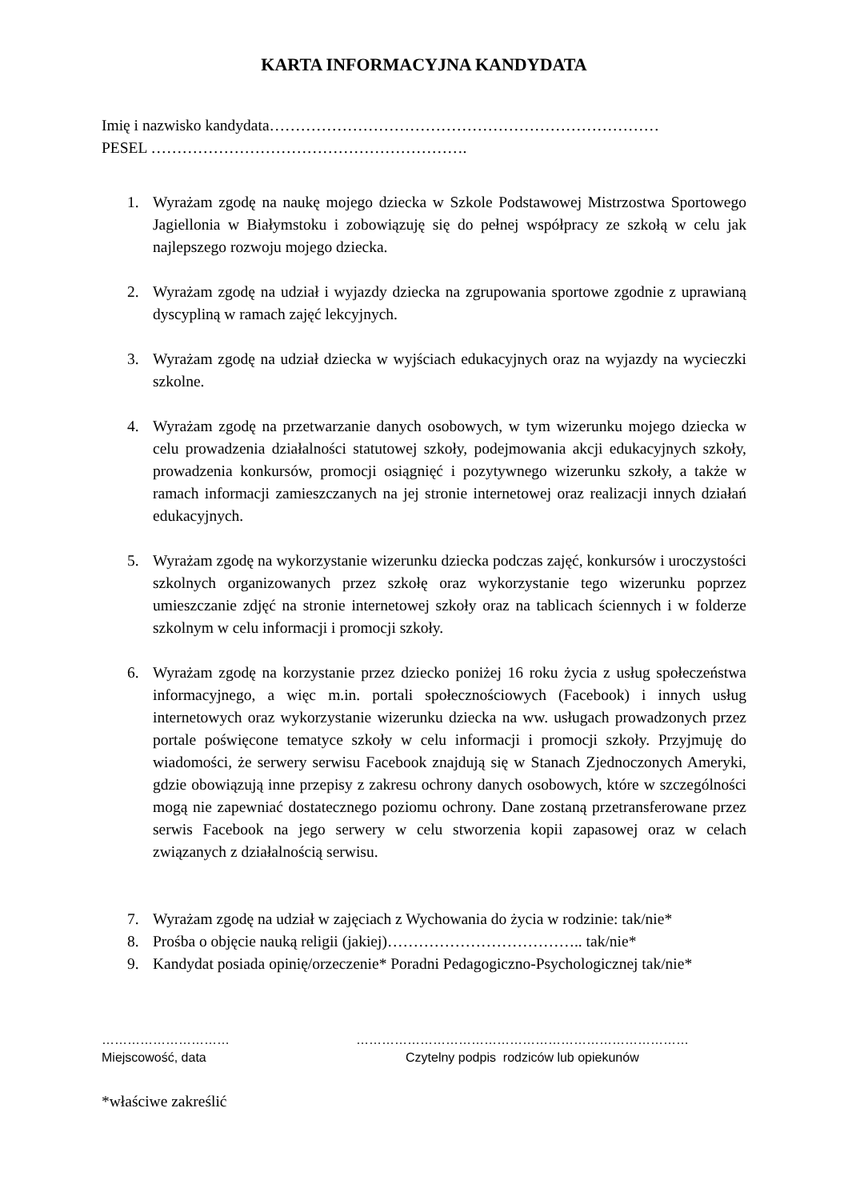KARTA INFORMACYJNA KANDYDATA
Imię i nazwisko kandydata…………………………………………………………………
PESEL …………………………………………………….
1. Wyrażam zgodę na naukę mojego dziecka w Szkole Podstawowej Mistrzostwa Sportowego Jagiellonia w Białymstoku i zobowiązuję się do pełnej współpracy ze szkołą w celu jak najlepszego rozwoju mojego dziecka.
2. Wyrażam zgodę na udział i wyjazdy dziecka na zgrupowania sportowe zgodnie z uprawianą dyscypliną w ramach zajęć lekcyjnych.
3. Wyrażam zgodę na udział dziecka w wyjściach edukacyjnych oraz na wyjazdy na wycieczki szkolne.
4. Wyrażam zgodę na przetwarzanie danych osobowych, w tym wizerunku mojego dziecka w celu prowadzenia działalności statutowej szkoły, podejmowania akcji edukacyjnych szkoły, prowadzenia konkursów, promocji osiągnięć i pozytywnego wizerunku szkoły, a także w ramach informacji zamieszczanych na jej stronie internetowej oraz realizacji innych działań edukacyjnych.
5. Wyrażam zgodę na wykorzystanie wizerunku dziecka podczas zajęć, konkursów i uroczystości szkolnych organizowanych przez szkołę oraz wykorzystanie tego wizerunku poprzez umieszczanie zdjęć na stronie internetowej szkoły oraz na tablicach ściennych i w folderze szkolnym w celu informacji i promocji szkoły.
6. Wyrażam zgodę na korzystanie przez dziecko poniżej 16 roku życia z usług społeczeństwa informacyjnego, a więc m.in. portali społecznościowych (Facebook) i innych usług internetowych oraz wykorzystanie wizerunku dziecka na ww. usługach prowadzonych przez portale poświęcone tematyce szkoły w celu informacji i promocji szkoły. Przyjmuję do wiadomości, że serwery serwisu Facebook znajdują się w Stanach Zjednoczonych Ameryki, gdzie obowiązują inne przepisy z zakresu ochrony danych osobowych, które w szczególności mogą nie zapewniać dostatecznego poziomu ochrony. Dane zostaną przetransferowane przez serwis Facebook na jego serwery w celu stworzenia kopii zapasowej oraz w celach związanych z działalnością serwisu.
7. Wyrażam zgodę na udział w zajęciach z Wychowania do życia w rodzinie: tak/nie*
8. Prośba o objęcie nauką religii (jakiej)……………………………….. tak/nie*
9. Kandydat posiada opinię/orzeczenie* Poradni Pedagogiczno-Psychologicznej tak/nie*
…………………………
Miejscowość, data
……………………………………………………………………
Czytelny podpis rodziców lub opiekunów
*właściwe zakreślić